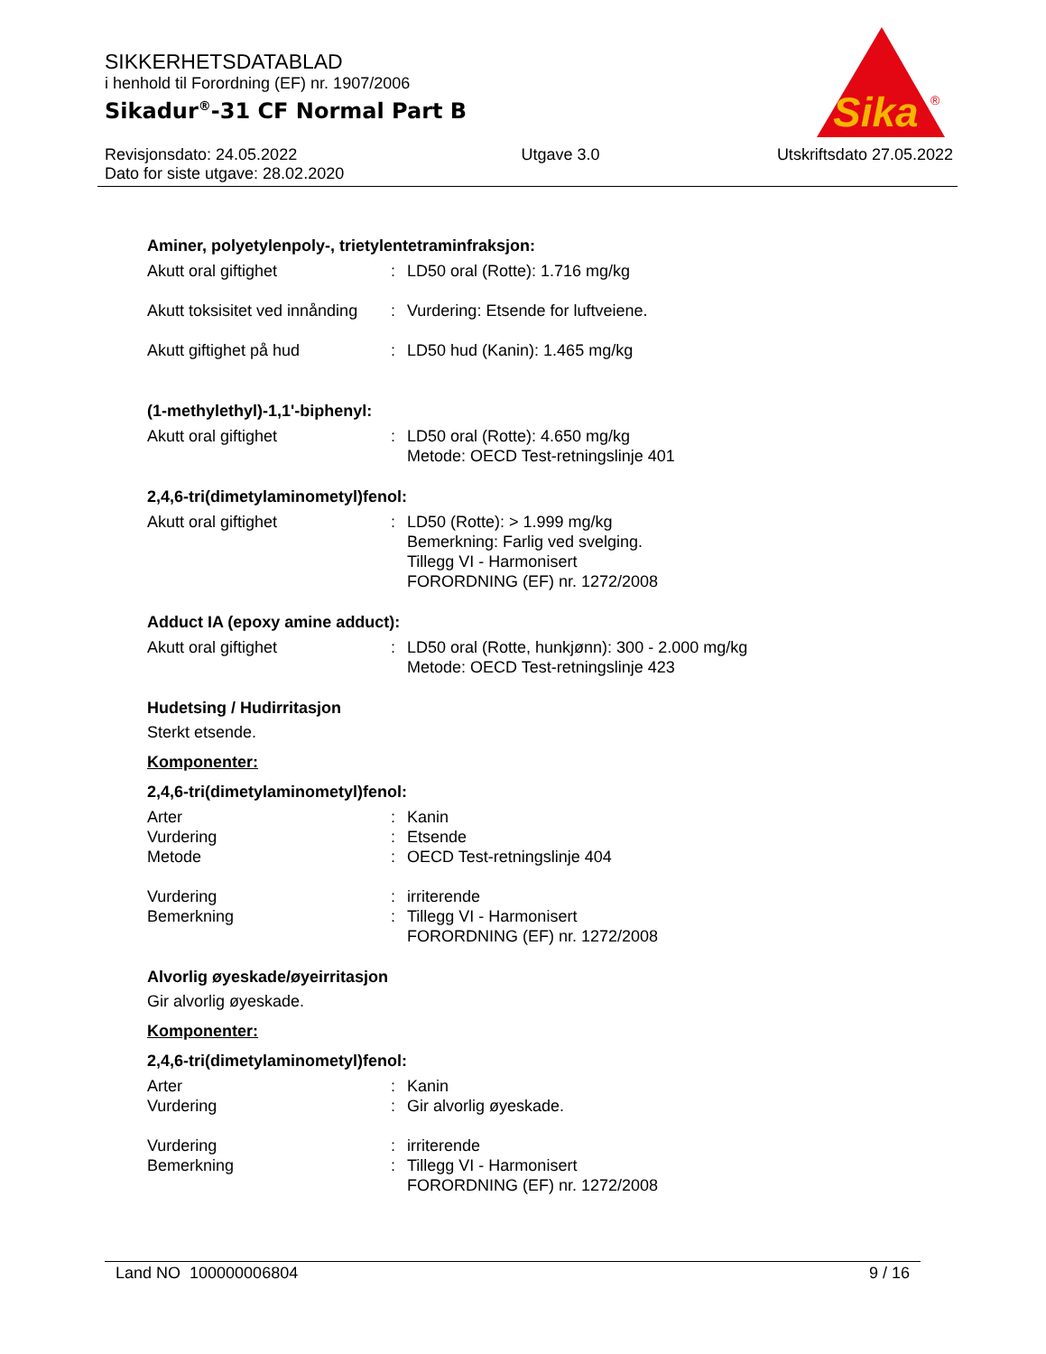SIKKERHETSDATABLAD
i henhold til Forordning (EF) nr. 1907/2006
Sikadur<sup>®</sup>-31 CF Normal Part B
Revisjonsdato: 24.05.2022
Dato for siste utgave: 28.02.2020
Utgave 3.0 Utskriftsdato 27.05.2022
Sika
®
Aminer, polyetylenpoly-, trietylentetraminfraksjon:
| Akutt oral giftighet | : | LD50 oral (Rotte): 1.716 mg/kg |
| Akutt toksisitet ved innånding | : | Vurdering: Etsende for luftveiene. |
| Akutt giftighet på hud | : | LD50 hud (Kanin): 1.465 mg/kg |
(1-methylethyl)-1,1'-biphenyl:
| Akutt oral giftighet | : | LD50 oral (Rotte): 4.650 mg/kg Metode: OECD Test-retningslinje 401 |
2,4,6-tri(dimetylaminometyl)fenol:
| Akutt oral giftighet | : | LD50 (Rotte): > 1.999 mg/kg Bemerkning: Farlig ved svelging. Tillegg VI - Harmonisert FORORDNING (EF) nr. 1272/2008 |
Adduct IA (epoxy amine adduct):
| Akutt oral giftighet | : | LD50 oral (Rotte, hunkjønn): 300 - 2.000 mg/kg Metode: OECD Test-retningslinje 423 |
Hudetsing / Hudirritasjon
Sterkt etsende.
Komponenter:
2,4,6-tri(dimetylaminometyl)fenol:
| Arter | : | Kanin |
| Vurdering | : | Etsende |
| Metode | : | OECD Test-retningslinje 404 |
| Vurdering | : | irriterende |
| Bemerkning | : | Tillegg VI - Harmonisert FORORDNING (EF) nr. 1272/2008 |
Alvorlig øyeskade/øyeirritasjon
Gir alvorlig øyeskade.
Komponenter:
2,4,6-tri(dimetylaminometyl)fenol:
| Arter | : | Kanin |
| Vurdering | : | Gir alvorlig øyeskade. |
| Vurdering | : | irriterende |
| Bemerkning | : | Tillegg VI - Harmonisert FORORDNING (EF) nr. 1272/2008 |
Land NO 100000006804 9 / 16